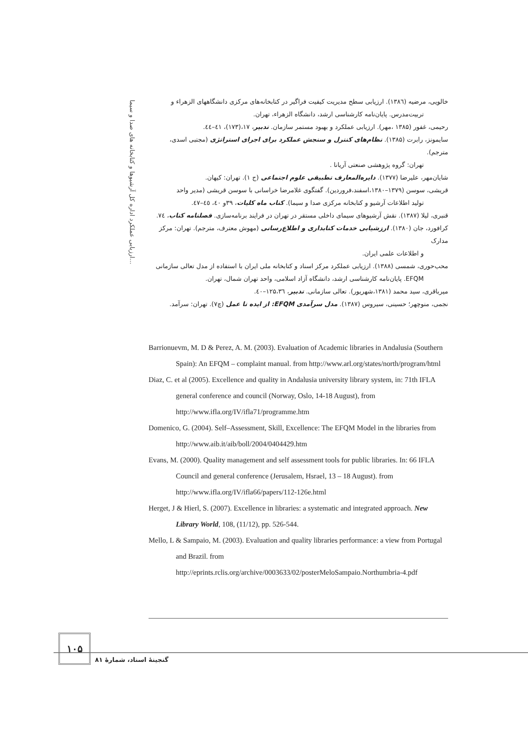ارزیابی عملکرد اداره کل آرشیوها و کتابخانه های صدا و سیما...
خالویی، مرضیه (۱۳۸٦). ارزیابی سطح مدیریت کیفیت فراگیر در کتابخانه‌های مرکزی دانشگاههای الزهراء و
تربیت‌مدرس. پایان‌نامه کارشناسی ارشد، دانشگاه الزهراء، تهران.
رحیمی، غفور (۱۳۸۵ ،مهر). ارزیابی عملکرد و بهبود مستمر سازمان. تدبیر، ۱۷،(۱۷۳)، ٤١–٤٤.
سایمونز، رابرت (۱۳۸۵). نظام‌های کنترل و سنجش عملکرد برای اجرای استراتژی (مجتبی اسدی، مترجم).
تهران: گروه پژوهشی صنعتی آریانا .
شایان‌مهر، علیرضا (۱۳۷۷). دایره‌المعارف تطبیقی علوم اجتماعی (ج ۱). تهران: کیهان.
قریشی، سوسن (۱۳۷۹–۱۳۸۰،اسفند،فروردین). گفتگوی غلامرضا خراسانی با سوسن قریشی (مدیر واحد
تولید اطلاعات آرشیو و کتابخانه مرکزی صدا و سیما). کتاب ماه کلیات، ۳۹و ٤٠، ٤٥–٤٧.
قنبری، لیلا (۱۳۸۷). نقش آرشیوهای سیمای داخلی مستقر در تهران در فرایند برنامه‌سازی. فصلنامه کتاب، ۷٤.
کرافورد، جان (۱۳۸۰). ارزشیابی خدمات کتابداری و اطلاع‌رسانی (مهوش معترف، مترجم). تهران: مرکز مدارک
و اطلاعات علمی ایران.
محب‌حوری، شمسی (۱۳۸۸). ارزیابی عملکرد مرکز اسناد و کتابخانه ملی ایران با استفاده از مدل تعالی سازمانی
EFQM. پایان‌نامه کارشناسی ارشد، دانشگاه آزاد اسلامی، واحد تهران شمال، تهران.
میرباقری، سید محمد (۱۳۸۱،شهریور). تعالی سازمانی. تدبیر، ۱۲۵،۳٦–٤٠.
نجمی، منوچهر؛ حسینی، سیروس (۱۳۸۷). مدل سرآمدی EFQM: از ایده تا عمل (چ۷). تهران: سرآمد.
Barrionuevm, M. D & Perez, A. M. (2003). Evaluation of Academic libraries in Andalusia (Southern Spain): An EFQM – complaint manual. from http://www.arl.org/states/north/program/html
Diaz, C. et al (2005). Excellence and quality in Andalusia university library system, in: 71th IFLA general conference and council (Norway, Oslo, 14-18 August), from http://www.ifla.org/IV/ifla71/programme.htm
Domenico, G. (2004). Self–Assessment, Skill, Excellence: The EFQM Model in the libraries from http://www.aib.it/aib/boll/2004/0404429.htm
Evans, M. (2000). Quality management and self assessment tools for public libraries. In: 66 IFLA Council and general conference (Jerusalem, Hsrael, 13 – 18 August). from http://www.ifla.org/IV/ifla66/papers/112-126e.html
Herget, J & Hierl, S. (2007). Excellence in libraries: a systematic and integrated approach. New Library World, 108, (11/12), pp. 526-544.
Mello, L & Sampaio, M. (2003). Evaluation and quality libraries performance: a view from Portugal and Brazil. from http://eprints.rclis.org/archive/0003633/02/posterMeloSampaio.Northumbria-4.pdf
۱۰۵
گنجینهٔ اسناد، شمارهٔ ۸۱